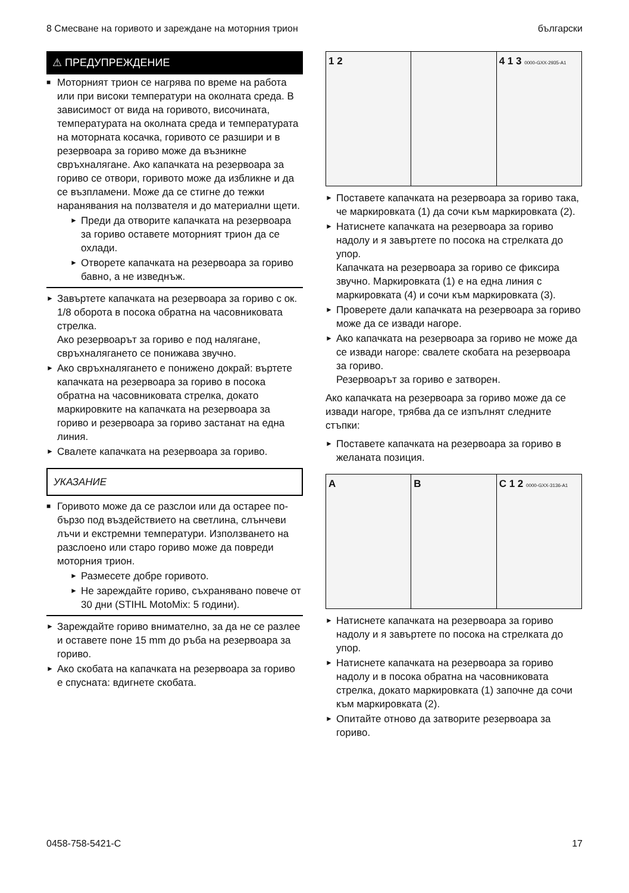8 Смесване на горивото и зареждане на моторния трион български
⚠ ПРЕДУПРЕЖДЕНИЕ
■ Моторният трион се нагрява по време на работа или при високи температури на околната среда. В зависимост от вида на горивото, височината, температурата на околната среда и температурата на моторната косачка, горивото се разшири и в резервоара за гориво може да възникне свръхналягане. Ако капачката на резервоара за гориво се отвори, горивото може да избликне и да се възпламени. Може да се стигне до тежки наранявания на ползвателя и до материални щети.
► Преди да отворите капачката на резервоара за гориво оставете моторният трион да се охлади.
► Отворете капачката на резервоара за гориво бавно, а не изведнъж.
► Завъртете капачката на резервоара за гориво с ок. 1/8 оборота в посока обратна на часовниковата стрелка.
Ако резервоарът за гориво е под налягане, свръхналягането се понижава звучно.
► Ако свръхналягането е понижено докрай: въртете капачката на резервоара за гориво в посока обратна на часовниковата стрелка, докато маркировките на капачката на резервоара за гориво и резервоара за гориво застанат на една линия.
► Свалете капачката на резервоара за гориво.
УКАЗАНИЕ
■ Горивото може да се разслои или да остарее по-бързо под въздействието на светлина, слънчеви лъчи и екстремни температури. Използването на разслоено или старо гориво може да повреди моторния трион.
► Размесете добре горивото.
► Не зареждайте гориво, съхранявано повече от 30 дни (STIHL MotoMix: 5 години).
► Зареждайте гориво внимателно, за да не се разлее и оставете поне 15 mm до ръба на резервоара за гориво.
► Ако скобата на капачката на резервоара за гориво е спусната: вдигнете скобата.
1 2 4 1 3 0000-GXX-2935-A1
► Поставете капачката на резервоара за гориво така, че маркировката (1) да сочи към маркировката (2).
► Натиснете капачката на резервоара за гориво надолу и я завъртете по посока на стрелката до упор.
Капачката на резервоара за гориво се фиксира звучно. Маркировката (1) е на една линия с маркировката (4) и сочи към маркировката (3).
► Проверете дали капачката на резервоара за гориво може да се извади нагоре.
► Ако капачката на резервоара за гориво не може да се извади нагоре: свалете скобата на резервоара за гориво.
Резервоарът за гориво е затворен.
Ако капачката на резервоара за гориво може да се извади нагоре, трябва да се изпълнят следните стъпки:
► Поставете капачката на резервоара за гориво в желаната позиция.
A B C 1 2 0000-GXX-3136-A1
► Натиснете капачката на резервоара за гориво надолу и я завъртете по посока на стрелката до упор.
► Натиснете капачката на резервоара за гориво надолу и в посока обратна на часовниковата стрелка, докато маркировката (1) започне да сочи към маркировката (2).
► Опитайте отново да затворите резервоара за гориво.
0458-758-5421-C 17